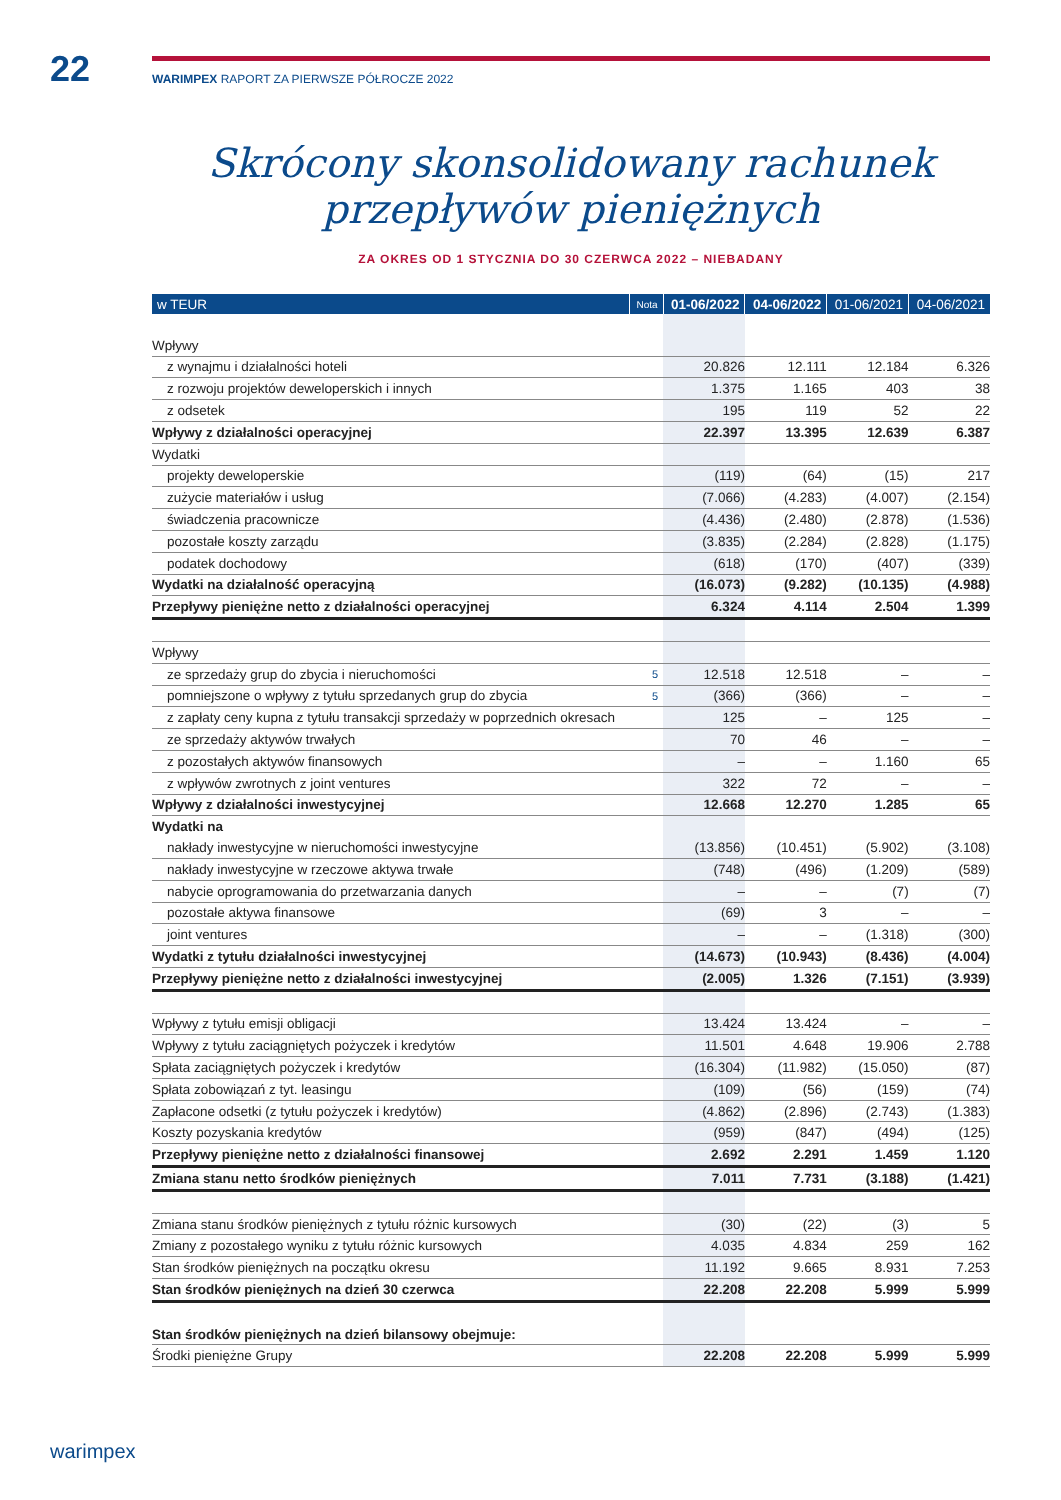22
WARIMPEX RAPORT ZA PIERWSZE PÓŁROCZE 2022
Skrócony skonsolidowany rachunek przepływów pieniężnych
ZA OKRES OD 1 STYCZNIA DO 30 CZERWCA 2022 – NIEBADANY
| w TEUR | Nota | 01-06/2022 | 04-06/2022 | 01-06/2021 | 04-06/2021 |
| --- | --- | --- | --- | --- | --- |
| Wpływy | | | | | |
| z wynajmu i działalności hoteli | | 20.826 | 12.111 | 12.184 | 6.326 |
| z rozwoju projektów deweloperskich i innych | | 1.375 | 1.165 | 403 | 38 |
| z odsetek | | 195 | 119 | 52 | 22 |
| Wpływy z działalności operacyjnej | | 22.397 | 13.395 | 12.639 | 6.387 |
| Wydatki | | | | | |
| projekty deweloperskie | | (119) | (64) | (15) | 217 |
| zużycie materiałów i usług | | (7.066) | (4.283) | (4.007) | (2.154) |
| świadczenia pracownicze | | (4.436) | (2.480) | (2.878) | (1.536) |
| pozostałe koszty zarządu | | (3.835) | (2.284) | (2.828) | (1.175) |
| podatek dochodowy | | (618) | (170) | (407) | (339) |
| Wydatki na działalność operacyjną | | (16.073) | (9.282) | (10.135) | (4.988) |
| Przepływy pieniężne netto z działalności operacyjnej | | 6.324 | 4.114 | 2.504 | 1.399 |
| Wpływy | | | | | |
| ze sprzedaży grup do zbycia i nieruchomości | 5 | 12.518 | 12.518 | – | – |
| pomniejszone o wpływy z tytułu sprzedanych grup do zbycia | 5 | (366) | (366) | – | – |
| z zapłaty ceny kupna z tytułu transakcji sprzedaży w poprzednich okresach | | 125 | – | 125 | – |
| ze sprzedaży aktywów trwałych | | 70 | 46 | – | – |
| z pozostałych aktywów finansowych | | – | – | 1.160 | 65 |
| z wpływów zwrotnych z joint ventures | | 322 | 72 | – | – |
| Wpływy z działalności inwestycyjnej | | 12.668 | 12.270 | 1.285 | 65 |
| Wydatki na | | | | | |
| nakłady inwestycyjne w nieruchomości inwestycyjne | | (13.856) | (10.451) | (5.902) | (3.108) |
| nakłady inwestycyjne w rzeczowe aktywa trwałe | | (748) | (496) | (1.209) | (589) |
| nabycie oprogramowania do przetwarzania danych | | – | – | (7) | (7) |
| pozostałe aktywa finansowe | | (69) | 3 | – | – |
| joint ventures | | – | – | (1.318) | (300) |
| Wydatki z tytułu działalności inwestycyjnej | | (14.673) | (10.943) | (8.436) | (4.004) |
| Przepływy pieniężne netto z działalności inwestycyjnej | | (2.005) | 1.326 | (7.151) | (3.939) |
| Wpływy z tytułu emisji obligacji | | 13.424 | 13.424 | – | – |
| Wpływy z tytułu zaciągniętych pożyczek i kredytów | | 11.501 | 4.648 | 19.906 | 2.788 |
| Spłata zaciągniętych pożyczek i kredytów | | (16.304) | (11.982) | (15.050) | (87) |
| Spłata zobowiązań z tyt. leasingu | | (109) | (56) | (159) | (74) |
| Zapłacone odsetki (z tytułu pożyczek i kredytów) | | (4.862) | (2.896) | (2.743) | (1.383) |
| Koszty pozyskania kredytów | | (959) | (847) | (494) | (125) |
| Przepływy pieniężne netto z działalności finansowej | | 2.692 | 2.291 | 1.459 | 1.120 |
| Zmiana stanu netto środków pieniężnych | | 7.011 | 7.731 | (3.188) | (1.421) |
| Zmiana stanu środków pieniężnych z tytułu różnic kursowych | | (30) | (22) | (3) | 5 |
| Zmiany z pozostałego wyniku z tytułu różnic kursowych | | 4.035 | 4.834 | 259 | 162 |
| Stan środków pieniężnych na początku okresu | | 11.192 | 9.665 | 8.931 | 7.253 |
| Stan środków pieniężnych na dzień 30 czerwca | | 22.208 | 22.208 | 5.999 | 5.999 |
| Stan środków pieniężnych na dzień bilansowy obejmuje: | | | | | |
| Środki pieniężne Grupy | | 22.208 | 22.208 | 5.999 | 5.999 |
warimpex